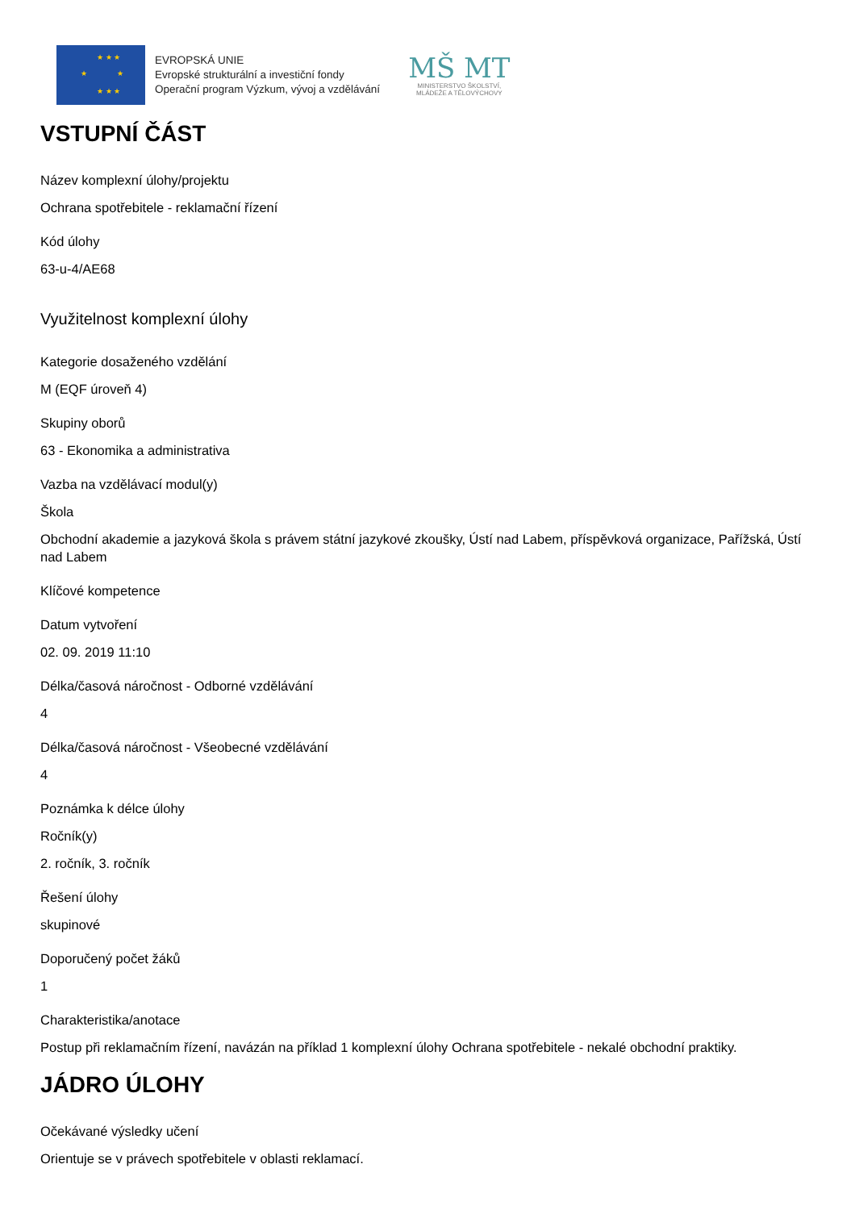★ ★ ★
★ ★
★ ★ ★
EVROPSKÁ UNIE
Evropské strukturální a investiční fondy
Operační program Výzkum, vývoj a vzdělávání
MŠ MT
MINISTERSTVO ŠKOLSTVÍ,
MLÁDEŽE A TĚLOVÝCHOVY
VSTUPNÍ ČÁST
Název komplexní úlohy/projektu
Ochrana spotřebitele - reklamační řízení
Kód úlohy
63-u-4/AE68
Využitelnost komplexní úlohy
Kategorie dosaženého vzdělání
M (EQF úroveň 4)
Skupiny oborů
63 - Ekonomika a administrativa
Vazba na vzdělávací modul(y)
Škola
Obchodní akademie a jazyková škola s právem státní jazykové zkoušky, Ústí nad Labem, příspěvková organizace, Pařížská, Ústí nad Labem
Klíčové kompetence
Datum vytvoření
02. 09. 2019 11:10
Délka/časová náročnost - Odborné vzdělávání
4
Délka/časová náročnost - Všeobecné vzdělávání
4
Poznámka k délce úlohy
Ročník(y)
2. ročník, 3. ročník
Řešení úlohy
skupinové
Doporučený počet žáků
1
Charakteristika/anotace
Postup při reklamačním řízení, navázán na příklad 1 komplexní úlohy Ochrana spotřebitele - nekalé obchodní praktiky.
JÁDRO ÚLOHY
Očekávané výsledky učení
Orientuje se v právech spotřebitele v oblasti reklamací.